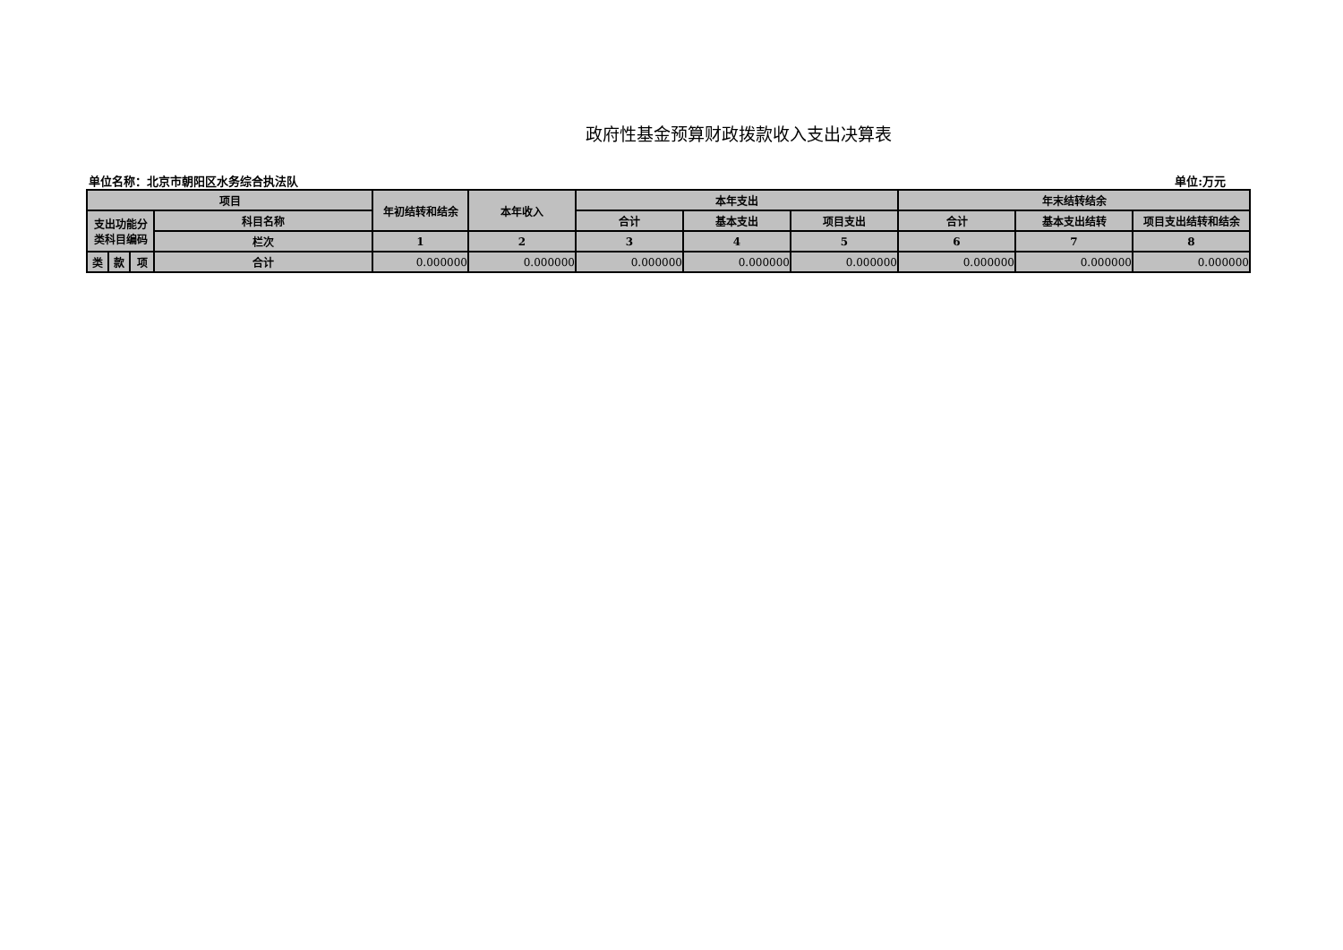政府性基金预算财政拨款收入支出决算表
单位名称：北京市朝阳区水务综合执法队 单位:万元
| 项目 | | | | 年初结转和结余 | 本年收入 | 本年支出 | | | 年末结转结余 | | |
| --- | --- | --- | --- | --- | --- | --- | --- | --- | --- | --- | --- |
| 支出功能分 类科目编码 | | | 科目名称 | | | 合计 | 基本支出 | 项目支出 | 合计 | 基本支出结转 | 项目支出结转和结余 |
| | | | 栏次 | 1 | 2 | 3 | 4 | 5 | 6 | 7 | 8 |
| 类 | 款 | 项 | 合计 | 0.000000 | 0.000000 | 0.000000 | 0.000000 | 0.000000 | 0.000000 | 0.000000 | 0.000000 |